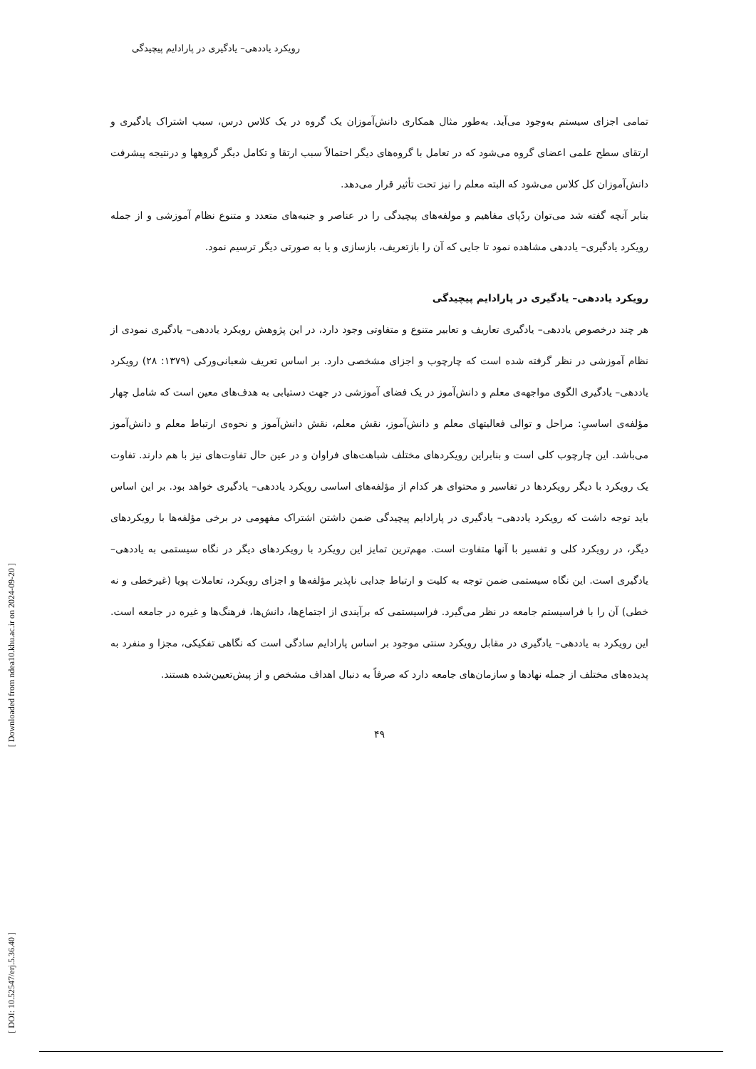رویکرد یاددهی– یادگیری در پارادایم پیچیدگی
[ Downloaded from ndea10.khu.ac.ir on 2024-09-20 ]
[ DOI: 10.52547/erj.5.36.40 ]
تمامی اجزای سیستم به‌وجود می‌آید. به‌طور مثال همکاری دانش‌آموزان یک گروه در یک کلاس درس، سبب اشتراک یادگیری و ارتقای سطح علمی اعضای گروه می‌شود که در تعامل با گروه‌های دیگر احتمالاً سبب ارتقا و تکامل دیگر گروهها و درنتیجه پیشرفت دانش‌آموزان کل کلاس می‌شود که البته معلم را نیز تحت تأثیر قرار می‌دهد.
بنابر آنچه گفته شد می‌توان ردّپای مفاهیم و مولفه‌های پیچیدگی را در عناصر و جنبه‌های متعدد و متنوع نظام آموزشی و از جمله رویکرد یادگیری– یاددهی مشاهده نمود تا جایی که آن را بازتعریف، بازسازی و یا به صورتی دیگر ترسیم نمود.
رویکرد یاددهی– یادگیری در پارادایم پیچیدگی
هر چند درخصوص یاددهی– یادگیری تعاریف و تعابیر متنوع و متفاوتی وجود دارد، در این پژوهش رویکرد یاددهی– یادگیری نمودی از نظام آموزشی در نظر گرفته شده است که چارچوب و اجزای مشخصی دارد. بر اساس تعریف شعبانی‌ورکی (۱۳۷۹: ۲۸) رویکرد یاددهی– یادگیری الگوی مواجهه‌ی معلم و دانش‌آموز در یک فضای آموزشی در جهت دستیابی به هدف‌های معین است که شامل چهار مؤلفه‌ی اساسیِ: مراحل و توالی فعالیتهای معلم و دانش‌آموز، نقش معلم، نقش دانش‌آموز و نحوه‌ی ارتباط معلم و دانش‌آموز می‌باشد. این چارچوب کلی است و بنابراین رویکردهای مختلف شباهت‌های فراوان و در عین حال تفاوت‌های نیز با هم دارند. تفاوت یک رویکرد با دیگر رویکردها در تفاسیر و محتوای هر کدام از مؤلفه‌های اساسی رویکرد یاددهی– یادگیری خواهد بود. بر این اساس باید توجه داشت که رویکرد یاددهی– یادگیری در پارادایم پیچیدگی ضمن داشتن اشتراک مفهومی در برخی مؤلفه‌ها با رویکردهای دیگر، در رویکرد کلی و تفسیر با آنها متفاوت است. مهم‌ترین تمایز این رویکرد با رویکردهای دیگر در نگاه سیستمی به یاددهی– یادگیری است. این نگاه سیستمی ضمن توجه به کلیت و ارتباط جدایی ناپذیر مؤلفه‌ها و اجزای رویکرد، تعاملات پویا (غیرخطی و نه خطی) آن را با فراسیستم جامعه در نظر می‌گیرد. فراسیستمی که برآیندی از اجتماع‌ها، دانش‌ها، فرهنگ‌ها و غیره در جامعه است. این رویکرد به یاددهی– یادگیری در مقابل رویکرد سنتی موجود بر اساس پارادایم سادگی است که نگاهی تفکیکی، مجزا و منفرد به پدیده‌های مختلف از جمله نهادها و سازمان‌های جامعه دارد که صرفاً به دنبال اهداف مشخص و از پیش‌تعیین‌شده هستند.
۴۹